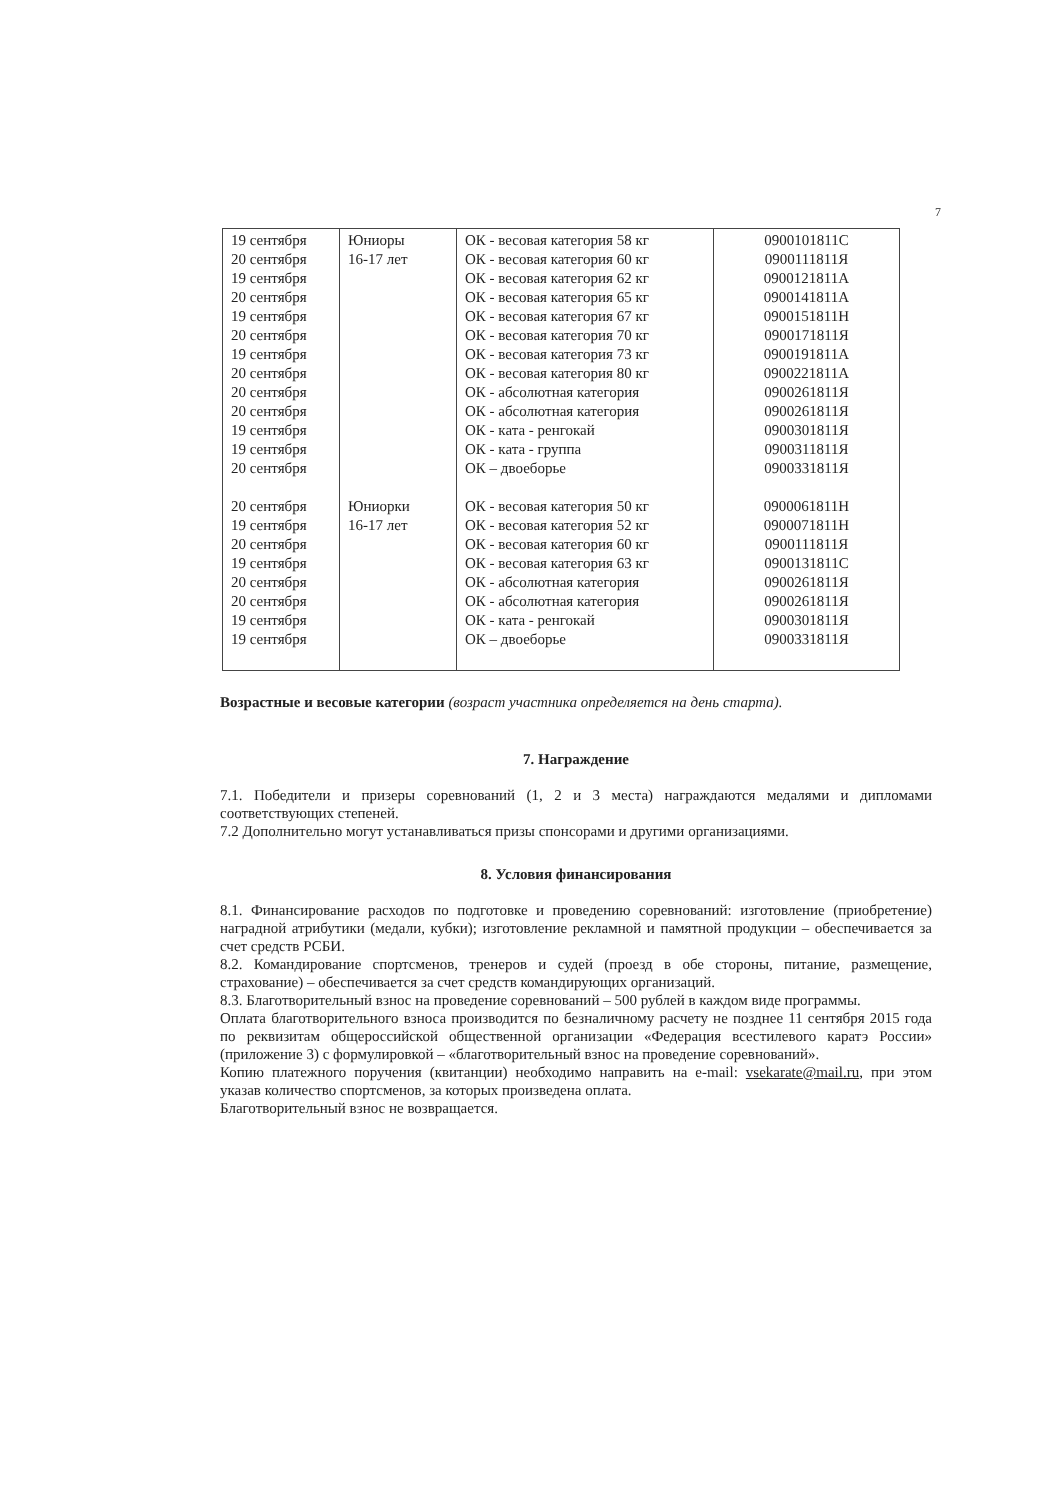7
| 19 сентября 20 сентября 19 сентября 20 сентября 19 сентября 20 сентября 19 сентября 20 сентября 20 сентября 20 сентября 19 сентября 19 сентября 20 сентября 20 сентября 19 сентября 20 сентября 19 сентября 20 сентября 20 сентября 19 сентября 19 сентября | Юниоры 16-17 лет Юниорки 16-17 лет | ОК - весовая категория 58 кг ОК - весовая категория 60 кг ОК - весовая категория 62 кг ОК - весовая категория 65 кг ОК - весовая категория 67 кг ОК - весовая категория 70 кг ОК - весовая категория 73 кг ОК - весовая категория 80 кг ОК - абсолютная категория ОК - абсолютная категория ОК - ката - ренгокай ОК - ката - группа ОК – двоеборье ОК - весовая категория 50 кг ОК - весовая категория 52 кг ОК - весовая категория 60 кг ОК - весовая категория 63 кг ОК - абсолютная категория ОК - абсолютная категория ОК - ката - ренгокай ОК – двоеборье | 0900101811С 0900111811Я 0900121811А 0900141811А 0900151811Н 0900171811Я 0900191811А 0900221811А 0900261811Я 0900261811Я 0900301811Я 0900311811Я 0900331811Я 0900061811Н 0900071811Н 0900111811Я 0900131811С 0900261811Я 0900261811Я 0900301811Я 0900331811Я |
Возрастные и весовые категории (возраст участника определяется на день старта).
7. Награждение
7.1. Победители и призеры соревнований (1, 2 и 3 места) награждаются медалями и дипломами соответствующих степеней.
7.2 Дополнительно могут устанавливаться призы спонсорами и другими организациями.
8. Условия финансирования
8.1. Финансирование расходов по подготовке и проведению соревнований: изготовление (приобретение) наградной атрибутики (медали, кубки); изготовление рекламной и памятной продукции – обеспечивается за счет средств РСБИ.
8.2. Командирование спортсменов, тренеров и судей (проезд в обе стороны, питание, размещение, страхование) – обеспечивается за счет средств командирующих организаций.
8.3. Благотворительный взнос на проведение соревнований – 500 рублей в каждом виде программы.
Оплата благотворительного взноса производится по безналичному расчету не позднее 11 сентября 2015 года по реквизитам общероссийской общественной организации «Федерация всестилевого каратэ России» (приложение 3) с формулировкой – «благотворительный взнос на проведение соревнований».
Копию платежного поручения (квитанции) необходимо направить на e-mail: vsekarate@mail.ru, при этом указав количество спортсменов, за которых произведена оплата.
Благотворительный взнос не возвращается.